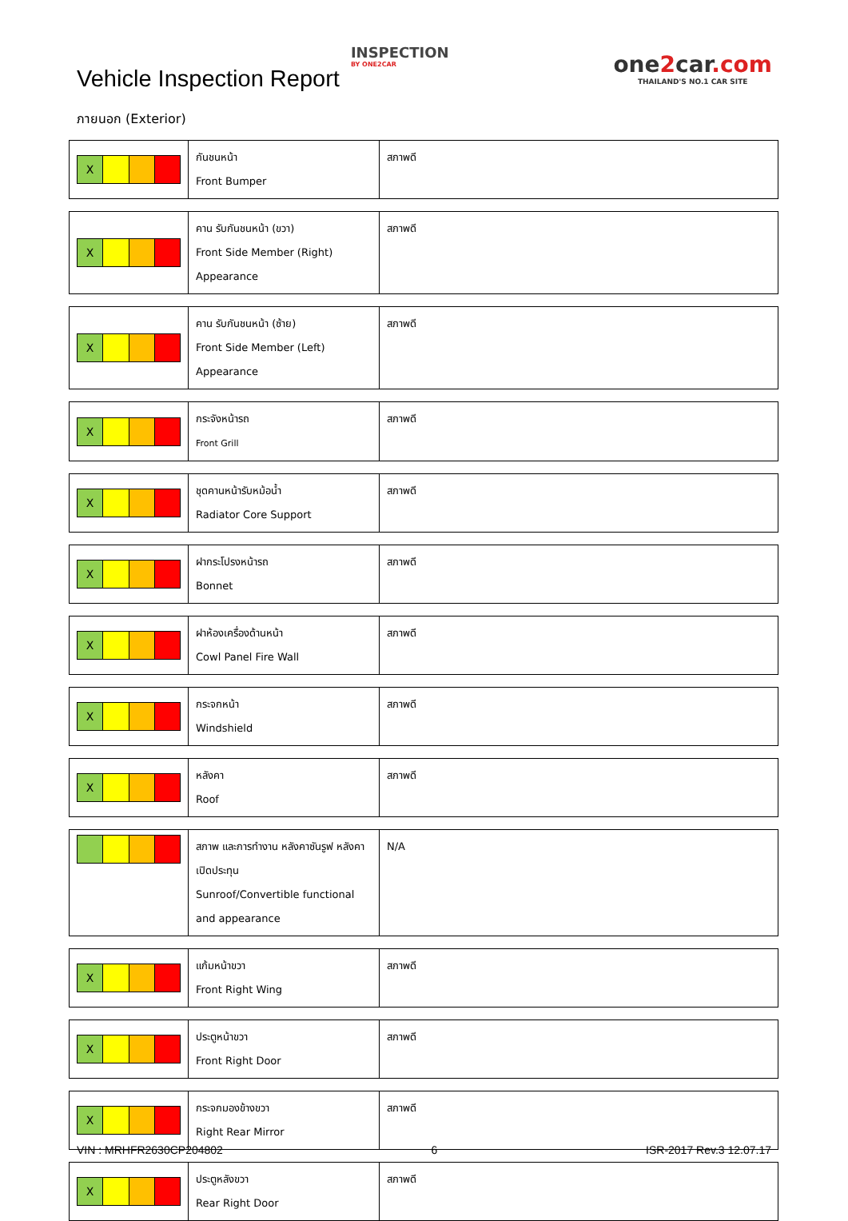Vehicle Inspection Report
INSPECTION
BY ONE2CAR
one2car.com
THAILAND'S NO.1 CAR SITE
ภายนอก (Exterior)
| X | กันชนหน้า Front Bumper | สภาพดี |
| X | คาน รับกันชนหน้า (ขวา) Front Side Member (Right) Appearance | สภาพดี |
| X | คาน รับกันชนหน้า (ซ้าย) Front Side Member (Left) Appearance | สภาพดี |
| X | กระจังหน้ารถ Front Grill | สภาพดี |
| X | ชุดคานหน้ารับหม้อน้ำ Radiator Core Support | สภาพดี |
| X | ฝากระโปรงหน้ารถ Bonnet | สภาพดี |
| X | ฝาห้องเครื่องด้านหน้า Cowl Panel Fire Wall | สภาพดี |
| X | กระจกหน้า Windshield | สภาพดี |
| X | หลังคา Roof | สภาพดี |
| | สภาพ และการทำงาน หลังคาซันรูฟ หลังคาเปิดประทุน Sunroof/Convertible functional and appearance | N/A |
| X | แก้มหน้าขวา Front Right Wing | สภาพดี |
| X | ประตูหน้าขวา Front Right Door | สภาพดี |
| X | กระจกมองข้างขวา Right Rear Mirror | สภาพดี |
| X | ประตูหลังขวา Rear Right Door | สภาพดี |
VIN : MRHFR2630CP204802 6 ISR-2017 Rev.3 12.07.17